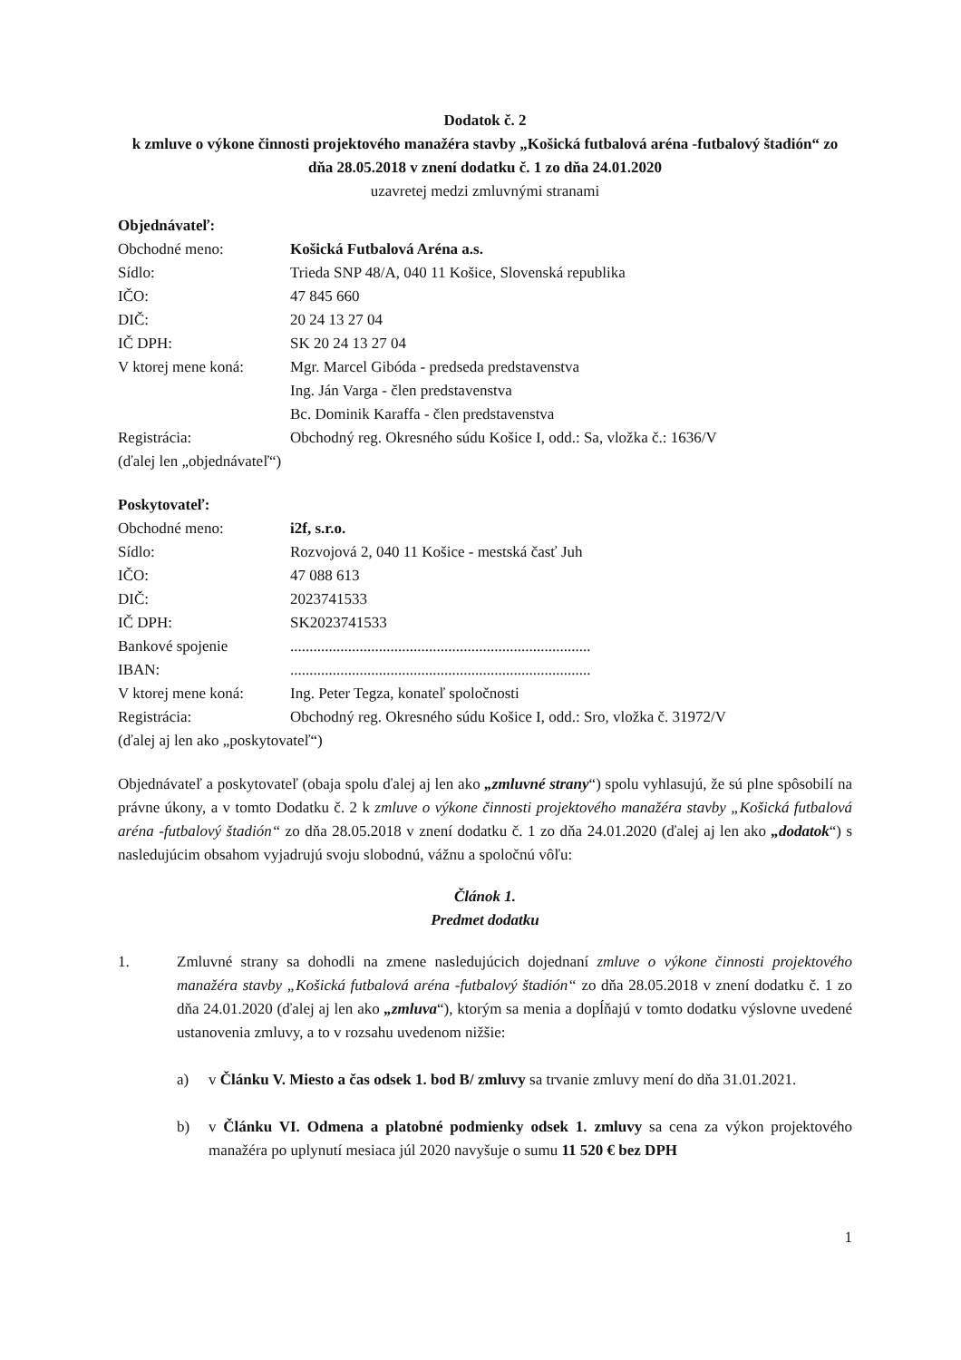Dodatok č. 2
k zmluve o výkone činnosti projektového manažéra stavby „Košická futbalová aréna -futbalový štadión“ zo dňa 28.05.2018 v znení dodatku č. 1 zo dňa 24.01.2020
uzavretej medzi zmluvnými stranami
Objednávateľ:
| Obchodné meno: | Košická Futbalová Aréna a.s. |
| Sídlo: | Trieda SNP 48/A, 040 11 Košice, Slovenská republika |
| IČO: | 47 845 660 |
| DIČ: | 20 24 13 27 04 |
| IČ DPH: | SK 20 24 13 27 04 |
| V ktorej mene koná: | Mgr. Marcel Gibóda - predseda predstavenstva Ing. Ján Varga - člen predstavenstva Bc. Dominik Karaffa - člen predstavenstva |
| Registrácia: | Obchodný reg. Okresného súdu Košice I, odd.: Sa, vložka č.: 1636/V |
(ďalej len „objednávateľ“)
Poskytovateľ:
| Obchodné meno: | i2f, s.r.o. |
| Sídlo: | Rozvojová 2, 040 11 Košice - mestská časť Juh |
| IČO: | 47 088 613 |
| DIČ: | 2023741533 |
| IČ DPH: | SK2023741533 |
| Bankové spojenie | .............................................................................. |
| IBAN: | .............................................................................. |
| V ktorej mene koná: | Ing. Peter Tegza, konateľ spoločnosti |
| Registrácia: | Obchodný reg. Okresného súdu Košice I, odd.: Sro, vložka č. 31972/V |
(ďalej aj len ako „poskytovateľ“)
Objednávateľ a poskytovateľ (obaja spolu ďalej aj len ako „zmluvné strany“) spolu vyhlasujú, že sú plne spôsobilí na právne úkony, a v tomto Dodatku č. 2 k zmluve o výkone činnosti projektového manažéra stavby „Košická futbalová aréna -futbalový štadión“ zo dňa 28.05.2018 v znení dodatku č. 1 zo dňa 24.01.2020 (ďalej aj len ako „dodatok“) s nasledujúcim obsahom vyjadrujú svoju slobodnú, vážnu a spoločnú vôľu:
Článok 1.
Predmet dodatku
1. Zmluvné strany sa dohodli na zmene nasledujúcich dojednaní zmluve o výkone činnosti projektového manažéra stavby „Košická futbalová aréna -futbalový štadión“ zo dňa 28.05.2018 v znení dodatku č. 1 zo dňa 24.01.2020 (ďalej aj len ako „zmluva“), ktorým sa menia a dopĺňajú v tomto dodatku výslovne uvedené ustanovenia zmluvy, a to v rozsahu uvedenom nižšie:
a) v Článku V. Miesto a čas odsek 1. bod B/ zmluvy sa trvanie zmluvy mení do dňa 31.01.2021.
b) v Článku VI. Odmena a platobné podmienky odsek 1. zmluvy sa cena za výkon projektového manažéra po uplynutí mesiaca júl 2020 navyšuje o sumu 11 520 € bez DPH
1